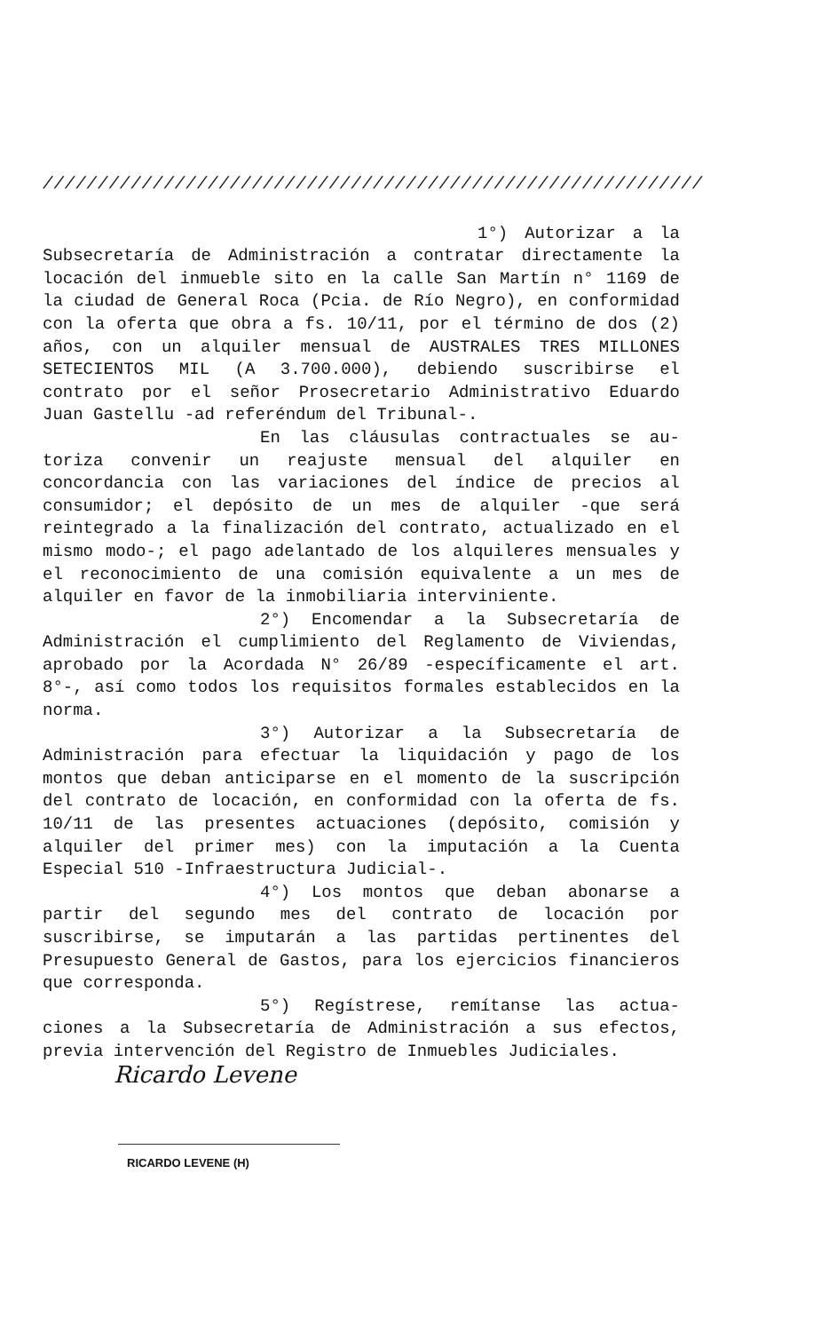////////////////////////////////////////////////////////////
1°) Autorizar a la Subsecretaría de Administración a contratar directamente la locación del inmueble sito en la calle San Martín n° 1169 de la ciudad de General Roca (Pcia. de Río Negro), en conformidad con la oferta que obra a fs. 10/11, por el término de dos (2) años, con un alquiler mensual de AUSTRALES TRES MILLONES SETECIENTOS MIL (A 3.700.000), debiendo suscribirse el contrato por el señor Prosecretario Administrativo Eduardo Juan Gastellu -ad referéndum del Tribunal-.
En las cláusulas contractuales se au- toriza convenir un reajuste mensual del alquiler en concordancia con las variaciones del índice de precios al consumidor; el depósito de un mes de alquiler -que será reintegrado a la finalización del contrato, actualizado en el mismo modo-; el pago adelantado de los alquileres mensuales y el reconocimiento de una comisión equivalente a un mes de alquiler en favor de la inmobiliaria interviniente.
2°) Encomendar a la Subsecretaría de Administración el cumplimiento del Reglamento de Viviendas, aprobado por la Acordada N° 26/89 -específicamente el art. 8°-, así como todos los requisitos formales establecidos en la norma.
3°) Autorizar a la Subsecretaría de Administración para efectuar la liquidación y pago de los montos que deban anticiparse en el momento de la suscripción del contrato de locación, en conformidad con la oferta de fs. 10/11 de las presentes actuaciones (depósito, comisión y alquiler del primer mes) con la imputación a la Cuenta Especial 510 -Infraestructura Judicial-.
4°) Los montos que deban abonarse a partir del segundo mes del contrato de locación por suscribirse, se imputarán a las partidas pertinentes del Presupuesto General de Gastos, para los ejercicios financieros que corresponda.
5°) Regístrese, remítanse las actua- ciones a la Subsecretaría de Administración a sus efectos, previa intervención del Registro de Inmuebles Judiciales.
Ricardo Levene
RICARDO LEVENE (H)